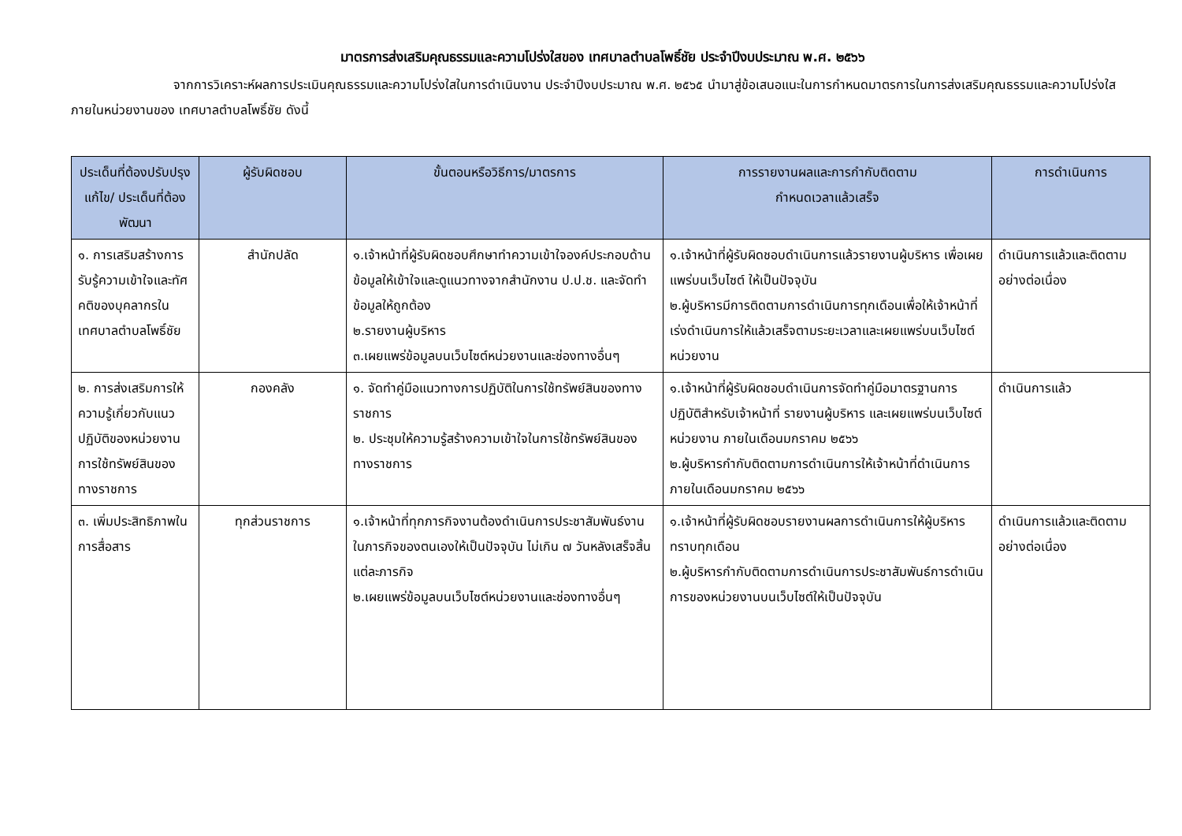มาตรการส่งเสริมคุณธรรมและความโปร่งใสของ เทศบาลตำบลโพธิ์ชัย ประจำปีงบประมาณ พ.ศ. ๒๕๖๖
จากการวิเคราะห์ผลการประเมินคุณธรรมและความโปร่งใสในการดำเนินงาน ประจำปีงบประมาณ พ.ศ. ๒๕๖๕ นำมาสู่ข้อเสนอแนะในการกำหนดมาตรการในการส่งเสริมคุณธรรมและความโปร่งใสภายในหน่วยงานของ เทศบาลตำบลโพธิ์ชัย ดังนี้
| ประเด็นที่ต้องปรับปรุงแก้ไข/ ประเด็นที่ต้องพัฒนา | ผู้รับผิดชอบ | ขั้นตอนหรือวิธีการ/มาตรการ | การรายงานผลและการกำกับติดตาม กำหนดเวลาแล้วเสร็จ | การดำเนินการ |
| --- | --- | --- | --- | --- |
| ๑. การเสริมสร้างการรับรู้ความเข้าใจและทัศคติของบุคลากรในเทศบาลตำบลโพธิ์ชัย | สำนักปลัด | ๑.เจ้าหน้าที่ผู้รับผิดชอบศึกษาทำความเข้าใจองค์ประกอบด้านข้อมูลให้เข้าใจและดูแนวทางจากสำนักงาน ป.ป.ช. และจัดทำข้อมูลให้ถูกต้อง ๒.รายงานผู้บริหาร ๓.เผยแพร่ข้อมูลบนเว็บไซต์หน่วยงานและช่องทางอื่นๆ | ๑.เจ้าหน้าที่ผู้รับผิดชอบดำเนินการแล้วรายงานผู้บริหาร เพื่อเผยแพร่บนเว็บไซต์ ให้เป็นปัจจุบัน ๒.ผู้บริหารมีการติดตามการดำเนินการทุกเดือนเพื่อให้เจ้าหน้าที่เร่งดำเนินการให้แล้วเสร็จตามระยะเวลาและเผยแพร่บนเว็บไซต์หน่วยงาน | ดำเนินการแล้วและติดตามอย่างต่อเนื่อง |
| ๒. การส่งเสริมการให้ความรู้เกี่ยวกับแนวปฏิบัติของหน่วยงาน การใช้ทรัพย์สินของทางราชการ | กองคลัง | ๑. จัดทำคู่มือแนวทางการปฏิบัติในการใช้ทรัพย์สินของทางราชการ ๒. ประชุมให้ความรู้สร้างความเข้าใจในการใช้ทรัพย์สินของทางราชการ | ๑.เจ้าหน้าที่ผู้รับผิดชอบดำเนินการจัดทำคู่มือมาตรฐานการปฏิบัติสำหรับเจ้าหน้าที่ รายงานผู้บริหาร และเผยแพร่บนเว็บไซต์หน่วยงาน ภายในเดือนมกราคม ๒๕๖๖ ๒.ผู้บริหารกำกับติดตามการดำเนินการให้เจ้าหน้าที่ดำเนินการภายในเดือนมกราคม ๒๕๖๖ | ดำเนินการแล้ว |
| ๓. เพิ่มประสิทธิภาพในการสื่อสาร | ทุกส่วนราชการ | ๑.เจ้าหน้าที่ทุกภารกิจงานต้องดำเนินการประชาสัมพันธ์งานในภารกิจของตนเองให้เป็นปัจจุบัน ไม่เกิน ๗ วันหลังเสร็จสิ้นแต่ละภารกิจ ๒.เผยแพร่ข้อมูลบนเว็บไซต์หน่วยงานและช่องทางอื่นๆ | ๑.เจ้าหน้าที่ผู้รับผิดชอบรายงานผลการดำเนินการให้ผู้บริหารทราบทุกเดือน ๒.ผู้บริหารกำกับติดตามการดำเนินการประชาสัมพันธ์การดำเนินการของหน่วยงานบนเว็บไซต์ให้เป็นปัจจุบัน | ดำเนินการแล้วและติดตามอย่างต่อเนื่อง |